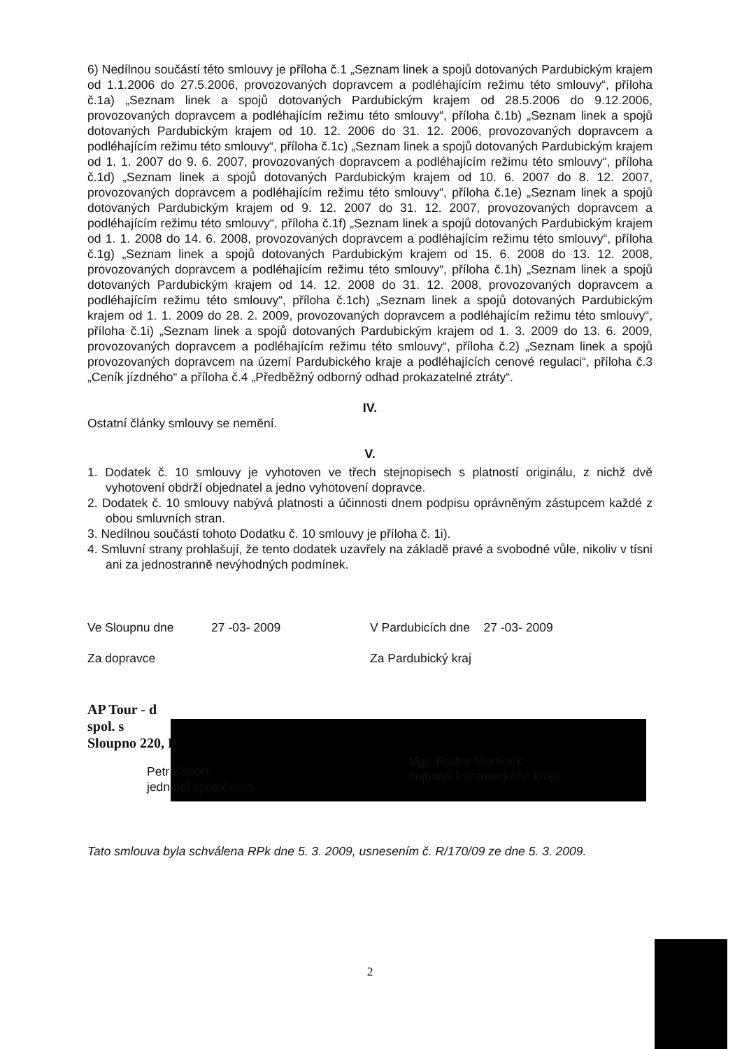6) Nedílnou součástí této smlouvy je příloha č.1 „Seznam linek a spojů dotovaných Pardubickým krajem od 1.1.2006 do 27.5.2006, provozovaných dopravcem a podléhajícím režimu této smlouvy“, příloha č.1a) „Seznam linek a spojů dotovaných Pardubickým krajem od 28.5.2006 do 9.12.2006, provozovaných dopravcem a podléhajícím režimu této smlouvy“, příloha č.1b) „Seznam linek a spojů dotovaných Pardubickým krajem od 10. 12. 2006 do 31. 12. 2006, provozovaných dopravcem a podléhajícím režimu této smlouvy“, příloha č.1c) „Seznam linek a spojů dotovaných Pardubickým krajem od 1. 1. 2007 do 9. 6. 2007, provozovaných dopravcem a podléhajícím režimu této smlouvy“, příloha č.1d) „Seznam linek a spojů dotovaných Pardubickým krajem od 10. 6. 2007 do 8. 12. 2007, provozovaných dopravcem a podléhajícím režimu této smlouvy“, příloha č.1e) „Seznam linek a spojů dotovaných Pardubickým krajem od 9. 12. 2007 do 31. 12. 2007, provozovaných dopravcem a podléhajícím režimu této smlouvy“, příloha č.1f) „Seznam linek a spojů dotovaných Pardubickým krajem od 1. 1. 2008 do 14. 6. 2008, provozovaných dopravcem a podléhajícím režimu této smlouvy“, příloha č.1g) „Seznam linek a spojů dotovaných Pardubickým krajem od 15. 6. 2008 do 13. 12. 2008, provozovaných dopravcem a podléhajícím režimu této smlouvy“, příloha č.1h) „Seznam linek a spojů dotovaných Pardubickým krajem od 14. 12. 2008 do 31. 12. 2008, provozovaných dopravcem a podléhajícím režimu této smlouvy“, příloha č.1ch) „Seznam linek a spojů dotovaných Pardubickým krajem od 1. 1. 2009 do 28. 2. 2009, provozovaných dopravcem a podléhajícím režimu této smlouvy“, příloha č.1i) „Seznam linek a spojů dotovaných Pardubickým krajem od 1. 3. 2009 do 13. 6. 2009, provozovaných dopravcem a podléhajícím režimu této smlouvy“, příloha č.2) „Seznam linek a spojů provozovaných dopravcem na území Pardubického kraje a podléhajících cenové regulaci“, příloha č.3 „Ceník jízdného“ a příloha č.4 „Předběžný odborný odhad prokazatelné ztráty“.
IV.
Ostatní články smlouvy se nemění.
V.
1. Dodatek č. 10 smlouvy je vyhotoven ve třech stejnopisech s platností originálu, z nichž dvě vyhotovení obdrží objednatel a jedno vyhotovení dopravce.
2. Dodatek č. 10 smlouvy nabývá platnosti a účinnosti dnem podpisu oprávněným zástupcem každé z obou smluvních stran.
3. Nedílnou součástí tohoto Dodatku č. 10 smlouvy je příloha č. 1i).
4. Smluvní strany prohlašují, že tento dodatek uzavřely na základě pravé a svobodné vůle, nikoliv v tísni ani za jednostranně nevýhodných podmínek.
Ve Sloupnu dne 27 -03- 2009
Za dopravce
AP Tour - d
spol. s
Sloupno 220, P
Petr Kebort
jednatel společnosti
V Pardubicích dne 27 -03- 2009
Za Pardubický kraj
Mgr. Radko Martínek
hejtman Pardubického kraje
Tato smlouva byla schválena RPk dne 5. 3. 2009, usnesením č. R/170/09 ze dne 5. 3. 2009.
2